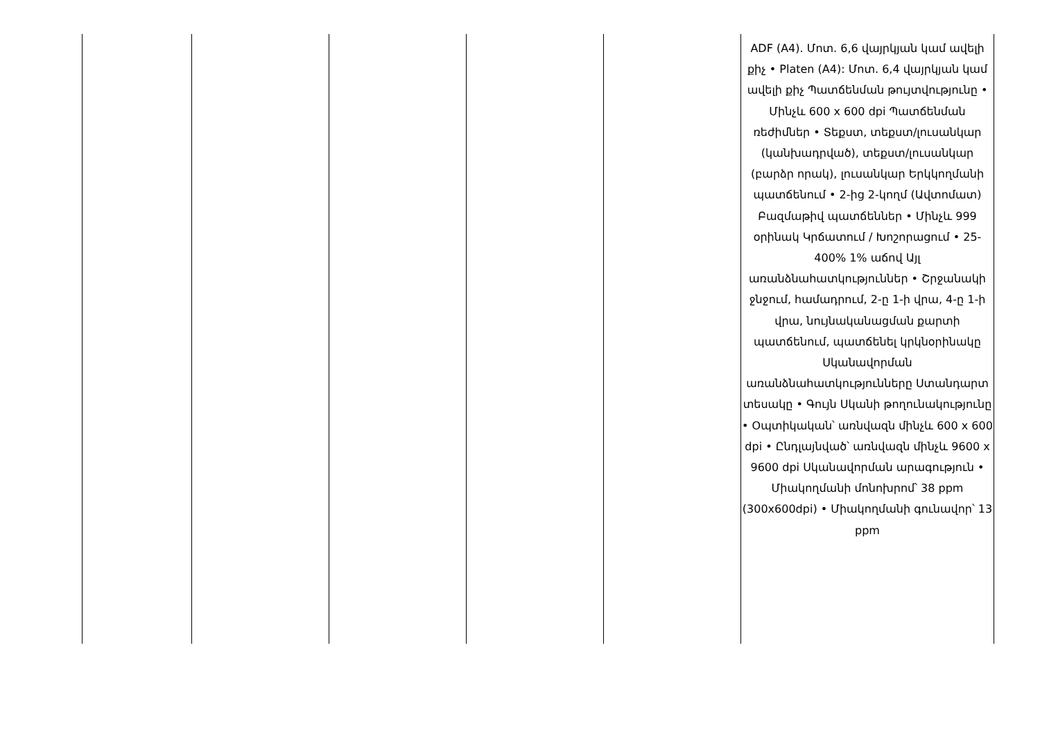| | | | | | ADF (A4). Մոտ. 6,6 վայրկյան կամ ավելի քիչ • Platen (A4): Մոտ. 6,4 վայրկյան կամ ավելի քիչ Պատճենման թույտվությունը • Մինչև 600 x 600 dpi Պատճենման ռեժիմներ • Տեքստ, տեքստ/լուսանկար (կանխադրված), տեքստ/լուսանկար (բարձր որակ), լուսանկար Երկկողմանի պատճենում • 2-ից 2-կողմ (Ավտոմատ) Բազմաթիվ պատճեններ • Մինչև 999 օրինակ Կրճատում / Խոշորացում • 25-400% 1% աճով Այլ առանձնահատկություններ • Շրջանակի ջնջում, համադրում, 2-ը 1-ի վրա, 4-ը 1-ի վրա, նույնականացման քարտի պատճենում, պատճենել կրկնօրինակը Սկանավորման առանձնահատկությունները Ստանդարտ տեսակը • Գույն Սկանի թողունակությունը • Օպտիկական՝ առնվազն մինչև 600 x 600 dpi • Ընդլայնված՝ առնվազն մինչև 9600 x 9600 dpi Սկանավորման արագություն • Միակողմանի մոնոխրոմ՝ 38 ppm (300x600dpi) • Միակողմանի գունավոր՝ 13 ppm |